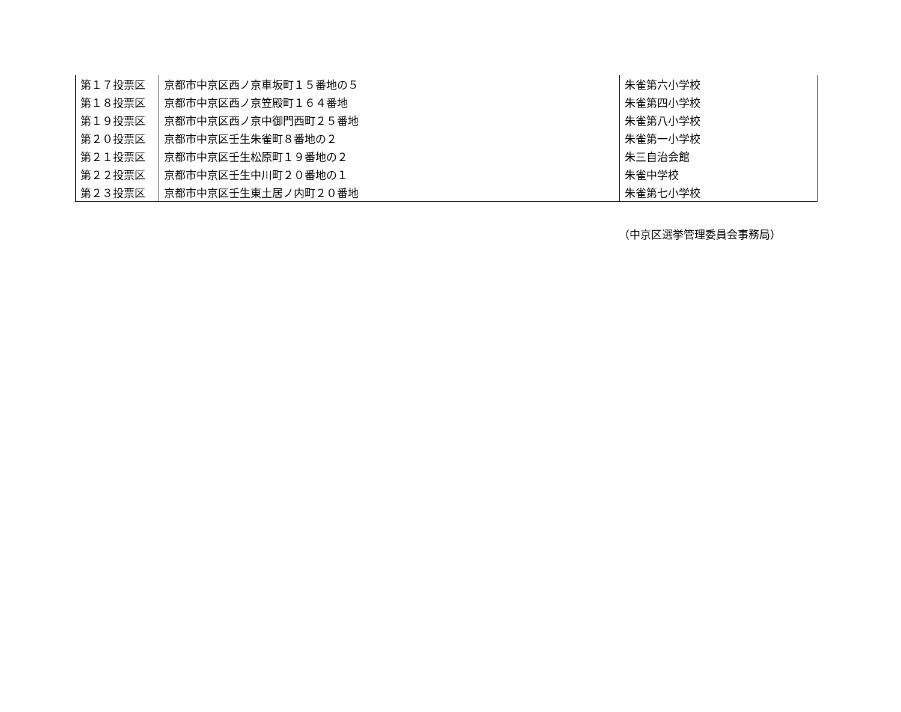| 第１７投票区 | 京都市中京区西ノ京車坂町１５番地の５ | 朱雀第六小学校 |
| 第１８投票区 | 京都市中京区西ノ京笠殿町１６４番地 | 朱雀第四小学校 |
| 第１９投票区 | 京都市中京区西ノ京中御門西町２５番地 | 朱雀第八小学校 |
| 第２０投票区 | 京都市中京区壬生朱雀町８番地の２ | 朱雀第一小学校 |
| 第２１投票区 | 京都市中京区壬生松原町１９番地の２ | 朱三自治会館 |
| 第２２投票区 | 京都市中京区壬生中川町２０番地の１ | 朱雀中学校 |
| 第２３投票区 | 京都市中京区壬生東土居ノ内町２０番地 | 朱雀第七小学校 |
（中京区選挙管理委員会事務局）